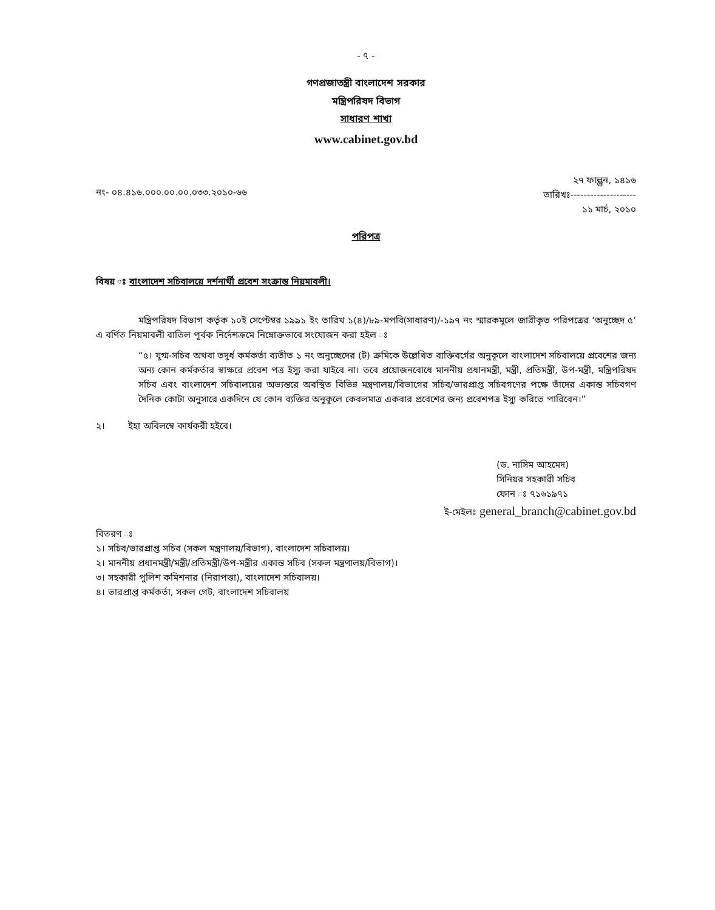- ৭ -
গণপ্রজাতন্ত্রী বাংলাদেশ সরকার
মন্ত্রিপরিষদ বিভাগ
সাধারণ শাখা
www.cabinet.gov.bd
নং- ০৪.৪১৬.০০০.০০.০০.০৩৩.২০১০-৬৬
২৭ ফাল্গুন, ১৪১৬
তারিখঃ--------------------
১১ মার্চ, ২০১০
পরিপত্র
বিষয় ঃ বাংলাদেশ সচিবালয়ে দর্শনার্থী প্রবেশ সংক্রান্ত নিয়মাবলী।
মন্ত্রিপরিষদ বিভাগ কর্তৃক ১০ই সেপ্টেম্বর ১৯৯১ ইং তারিখ ১(৪)/৮৯-মপবি(সাধারণ)/-১৯৭ নং স্মারকমূলে জারীকৃত পরিপত্রের ‘অনুচ্ছেদ ৫’ এ বর্ণিত নিয়মাবলী বাতিল পূর্বক নির্দেশক্রমে নিম্নোক্তভাবে সংযোজন করা হইল ঃ
“৫। যুগ্ম-সচিব অথবা তদুর্ধ কর্মকর্তা ব্যতীত ১ নং অনুচ্ছেদের (ট) ক্রমিকে উল্লেখিত ব্যক্তিবর্গের অনুকূলে বাংলাদেশ সচিবালয়ে প্রবেশের জন্য অন্য কোন কর্মকর্তার স্বাক্ষরে প্রবেশ পত্র ইস্যু করা যাইবে না। তবে প্রয়োজনবোধে মাননীয় প্রধানমন্ত্রী, মন্ত্রী, প্রতিমন্ত্রী, উপ-মন্ত্রী, মন্ত্রিপরিষদ সচিব এবং বাংলাদেশ সচিবালয়ের অভ্যন্তরে অবস্থিত বিভিন্ন মন্ত্রণালয়/বিভাগের সচিব/ভারপ্রাপ্ত সচিবগণের পক্ষে তাঁদের একান্ত সচিবগণ দৈনিক কোটা অনুসারে একদিনে যে কোন ব্যক্তির অনুকূলে কেবলমাত্র একবার প্রবেশের জন্য প্রবেশপত্র ইস্যু করিতে পারিবেন।”
২। ইহা অবিলম্বে কার্যকরী হইবে।
(ড. নাসিম আহমেদ)
সিনিয়র সহকারী সচিব
ফোন ঃ ৭১৬১৯৭১
ই-মেইলঃ general_branch@cabinet.gov.bd
বিতরণ ঃ
১। সচিব/ভারপ্রাপ্ত সচিব (সকল মন্ত্রণালয়/বিভাগ), বাংলাদেশ সচিবালয়।
২। মাননীয় প্রধানমন্ত্রী/মন্ত্রী/প্রতিমন্ত্রী/উপ-মন্ত্রীর একান্ত সচিব (সকল মন্ত্রণালয়/বিভাগ)।
৩। সহকারী পুলিশ কমিশনার (নিরাপত্তা), বাংলাদেশ সচিবালয়।
৪। ভারপ্রাপ্ত কর্মকর্তা, সকল গেট, বাংলাদেশ সচিবালয়